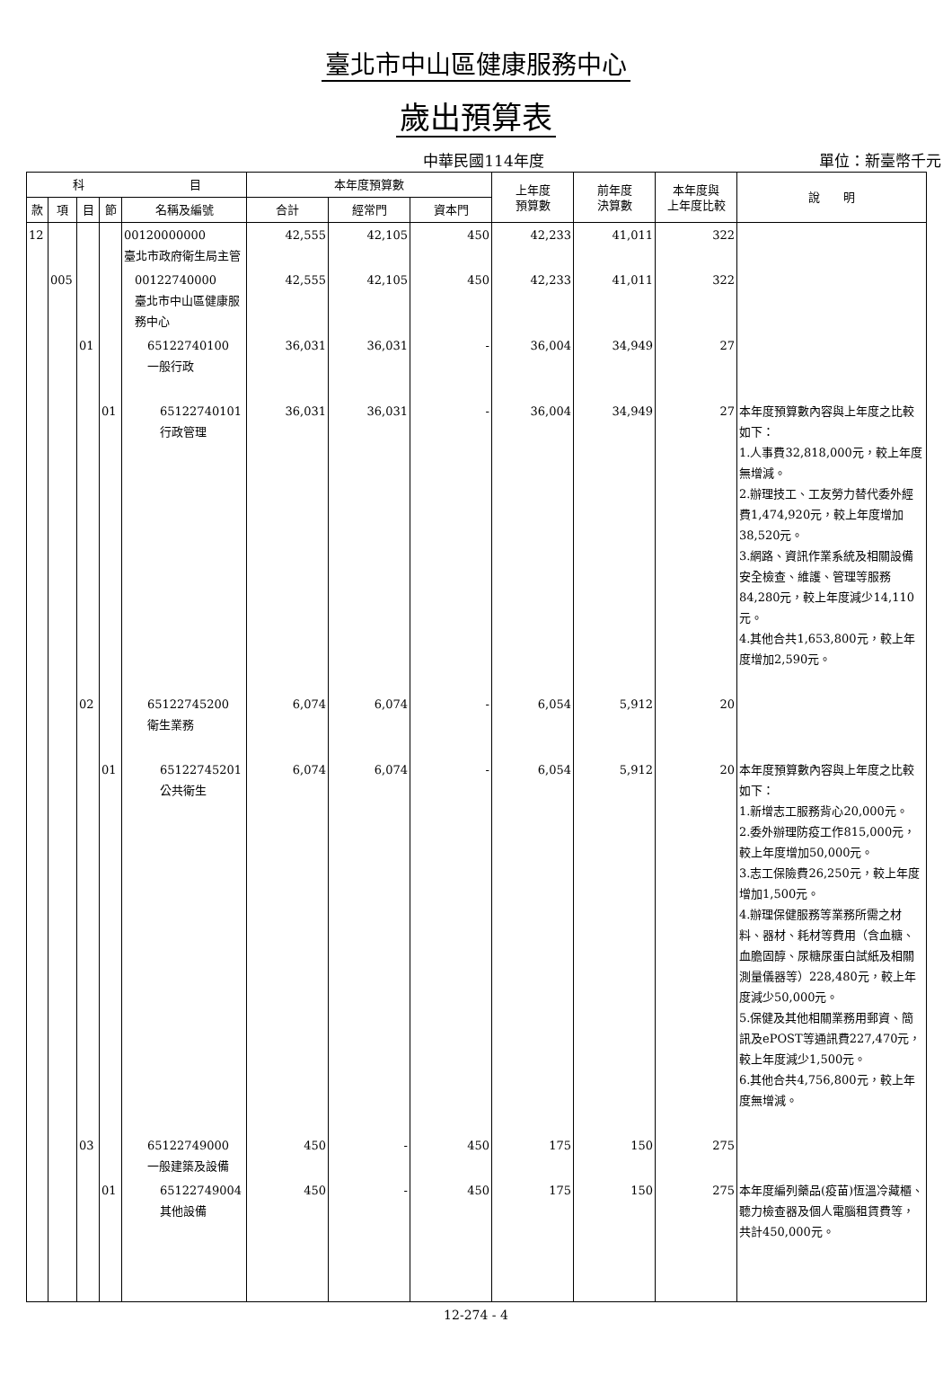臺北市中山區健康服務中心
歲出預算表
中華民國114年度
單位：新臺幣千元
| 科 目 | | | | | 本年度預算數 | | | 上年度 預算數 | 前年度 決算數 | 本年度與 上年度比較 | 說 明 |
| --- | --- | --- | --- | --- | --- | --- | --- | --- | --- | --- | --- |
| 款 | 項 | 目 | 節 | 名稱及編號 | 合計 | 經常門 | 資本門 | | | | |
| 12 | | | | 00120000000 臺北市政府衛生局主管 | 42,555 | 42,105 | 450 | 42,233 | 41,011 | 322 | |
| | 005 | | | 00122740000 臺北市中山區健康服務中心 | 42,555 | 42,105 | 450 | 42,233 | 41,011 | 322 | |
| | | 01 | | 65122740100 一般行政 | 36,031 | 36,031 | - | 36,004 | 34,949 | 27 | |
| | | | 01 | 65122740101 行政管理 | 36,031 | 36,031 | - | 36,004 | 34,949 | 27 | 本年度預算數內容與上年度之比較如下： 1.人事費32,818,000元，較上年度無增減。 2.辦理技工、工友勞力替代委外經費1,474,920元，較上年度增加38,520元。 3.網路、資訊作業系統及相關設備安全檢查、維護、管理等服務84,280元，較上年度減少14,110元。 4.其他合共1,653,800元，較上年度增加2,590元。 |
| | | 02 | | 65122745200 衛生業務 | 6,074 | 6,074 | - | 6,054 | 5,912 | 20 | |
| | | | 01 | 65122745201 公共衛生 | 6,074 | 6,074 | - | 6,054 | 5,912 | 20 | 本年度預算數內容與上年度之比較如下： 1.新增志工服務背心20,000元。 2.委外辦理防疫工作815,000元，較上年度增加50,000元。 3.志工保險費26,250元，較上年度增加1,500元。 4.辦理保健服務等業務所需之材料、器材、耗材等費用（含血糖、血膽固醇、尿糖尿蛋白試紙及相關測量儀器等）228,480元，較上年度減少50,000元。 5.保健及其他相關業務用郵資、簡訊及ePOST等通訊費227,470元，較上年度減少1,500元。 6.其他合共4,756,800元，較上年度無增減。 |
| | | 03 | | 65122749000 一般建築及設備 | 450 | - | 450 | 175 | 150 | 275 | |
| | | | 01 | 65122749004 其他設備 | 450 | - | 450 | 175 | 150 | 275 | 本年度編列藥品(疫苗)恆溫冷藏櫃、聽力檢查器及個人電腦租賃費等，共計450,000元。 |
12-274 - 4